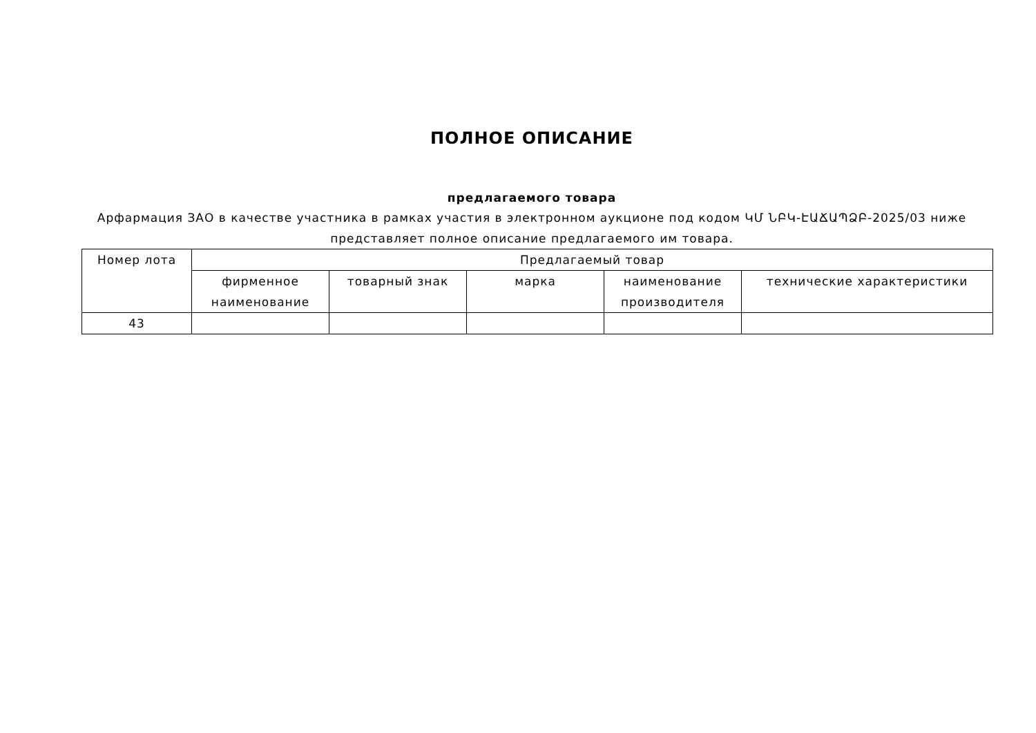ПОЛНОЕ ОПИСАНИЕ
предлагаемого товара
Арфармация ЗАО в качестве участника в рамках участия в электронном аукционе под кодом ԿՄ ՆԲԿ-ԷԱՃԱՊՁԲ-2025/03 ниже представляет полное описание предлагаемого им товара.
| Номер лота | Предлагаемый товар | | | | |
| --- | --- | --- | --- | --- | --- |
| | фирменное наименование | товарный знак | марка | наименование производителя | технические характеристики |
| 43 | | | | | |